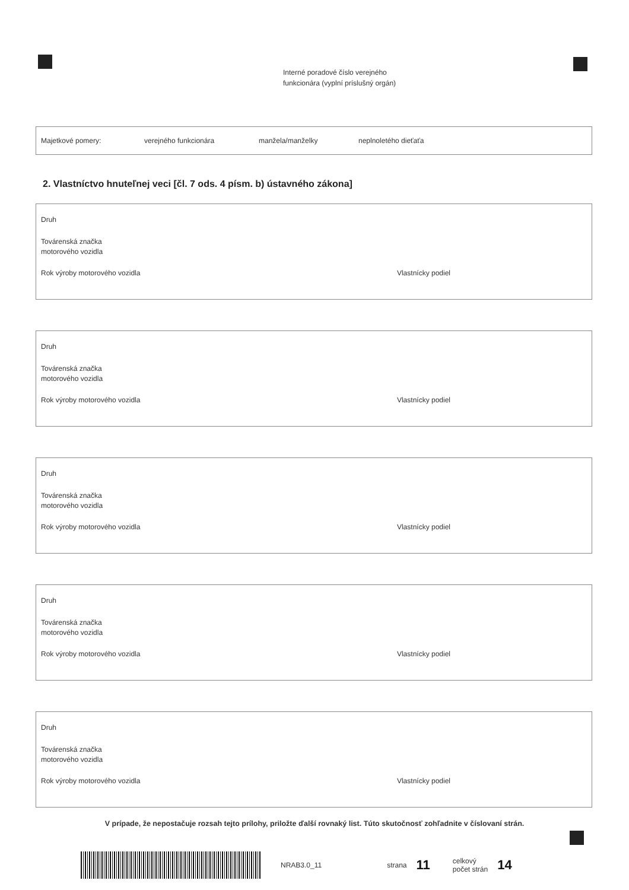Interné poradové číslo verejného
funkcionára (vyplní príslušný orgán)
Majetkové pomery: verejného funkcionára manžela/manželky neplnoletého dieťaťa
2. Vlastníctvo hnuteľnej veci [čl. 7 ods. 4 písm. b) ústavného zákona]
Druh
Továrenská značka
motorového vozidla
Rok výroby motorového vozidla Vlastnícky podiel
Druh
Továrenská značka
motorového vozidla
Rok výroby motorového vozidla Vlastnícky podiel
Druh
Továrenská značka
motorového vozidla
Rok výroby motorového vozidla Vlastnícky podiel
Druh
Továrenská značka
motorového vozidla
Rok výroby motorového vozidla Vlastnícky podiel
Druh
Továrenská značka
motorového vozidla
Rok výroby motorového vozidla Vlastnícky podiel
V prípade, že nepostačuje rozsah tejto prílohy, priložte ďalší rovnaký list. Túto skutočnosť zohľadnite v číslovaní strán.
NRAB3.0_11 strana 11 celkový
počet strán 14